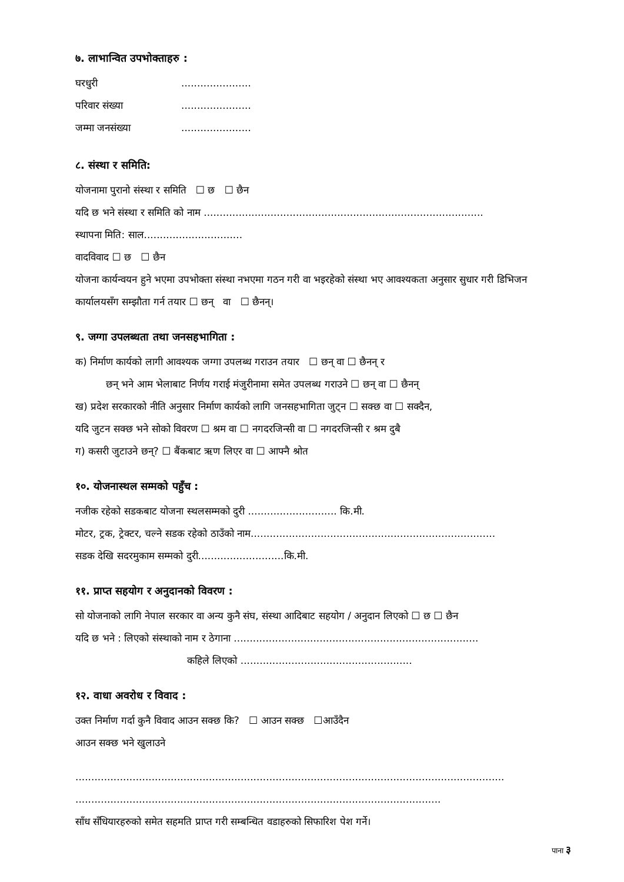७. लाभान्वित उपभोक्ताहरु :
घरधुरी......................
परिवार संख्या......................
जम्मा जनसंख्या......................
८. संस्था र समिति:
योजनामा पुरानो संस्था र समिति ☐ छ ☐ छैन
यदि छ भने संस्था र समिति को नाम ........................................................................................
स्थापना मिति: साल...............................
वादविवाद ☐ छ ☐ छैन
योजना कार्यन्वयन हुने भएमा उपभोक्ता संस्था नभएमा गठन गरी वा भइरहेको संस्था भए आवश्यकता अनुसार सुधार गरी डिभिजन कार्यालयसँग सम्झौता गर्न तयार ☐ छन् वा ☐ छैनन्।
९. जग्गा उपलब्धता तथा जनसहभागिता :
क) निर्माण कार्यको लागी आवश्यक जग्गा उपलब्ध गराउन तयार ☐ छन् वा ☐ छैनन् र
छन् भने आम भेलाबाट निर्णय गराई मंजुरीनामा समेत उपलब्ध गराउने ☐ छन् वा ☐ छैनन्
ख) प्रदेश सरकारको नीति अनुसार निर्माण कार्यको लागि जनसहभागिता जुट्न ☐ सक्छ वा ☐ सक्दैन,
यदि जुटन सक्छ भने सोको विवरण ☐ श्रम वा ☐ नगदरजिन्सी वा ☐ नगदरजिन्सी र श्रम दुबै
ग) कसरी जुटाउने छन्? ☐ बैंकबाट ऋण लिएर वा ☐ आफ्नै श्रोत
१०. योजनास्थल सम्मको पहुँच :
नजीक रहेको सडकबाट योजना स्थलसम्मको दुरी ............................ कि.मी.
मोटर, ट्रक, ट्रेक्टर, चल्ने सडक रहेको ठाउँको नाम.............................................................................
सडक देखि सदरमुकाम सम्मको दुरी...........................कि.मी.
११. प्राप्त सहयोग र अनुदानको विवरण :
सो योजनाको लागि नेपाल सरकार वा अन्य कुनै संघ, संस्था आदिबाट सहयोग / अनुदान लिएको ☐ छ ☐ छैन
यदि छ भने : लिएको संस्थाको नाम र ठेगाना .............................................................................
कहिले लिएको ......................................................
१२. वाधा अवरोध र विवाद :
उक्त निर्माण गर्दा कुनै विवाद आउन सक्छ कि? ☐ आउन सक्छ ☐आउँदैन
आउन सक्छ भने खुलाउने
.......................................................................................................................................
...................................................................................................................
साँध सँधियारहरुको समेत सहमति प्राप्त गरी सम्बन्धित वडाहरुको सिफारिश पेश गर्ने।
पाना ३